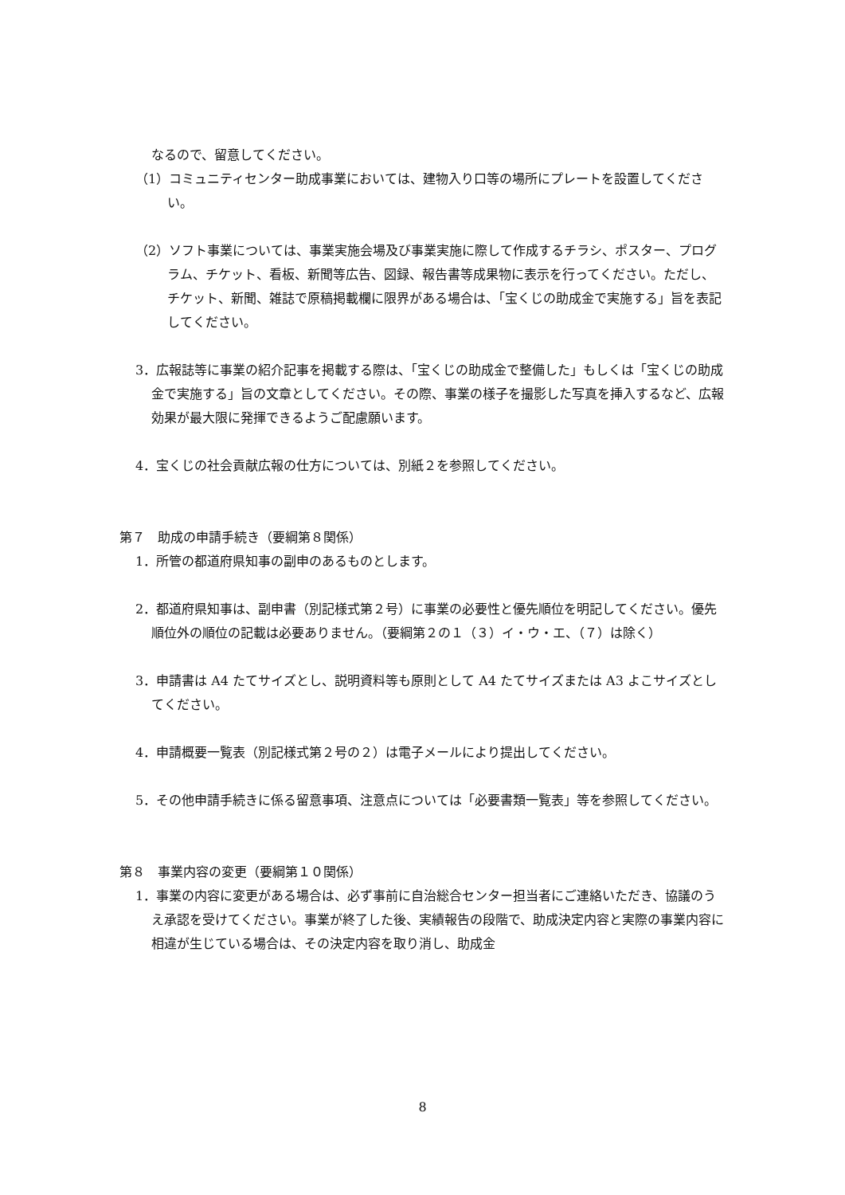なるので、留意してください。
（1）コミュニティセンター助成事業においては、建物入り口等の場所にプレートを設置してください。
（2）ソフト事業については、事業実施会場及び事業実施に際して作成するチラシ、ポスター、プログラム、チケット、看板、新聞等広告、図録、報告書等成果物に表示を行ってください。ただし、チケット、新聞、雑誌で原稿掲載欄に限界がある場合は、「宝くじの助成金で実施する」旨を表記してください。
3．広報誌等に事業の紹介記事を掲載する際は、「宝くじの助成金で整備した」もしくは「宝くじの助成金で実施する」旨の文章としてください。その際、事業の様子を撮影した写真を挿入するなど、広報効果が最大限に発揮できるようご配慮願います。
4．宝くじの社会貢献広報の仕方については、別紙２を参照してください。
第７　助成の申請手続き（要綱第８関係）
1．所管の都道府県知事の副申のあるものとします。
2．都道府県知事は、副申書（別記様式第２号）に事業の必要性と優先順位を明記してください。優先順位外の順位の記載は必要ありません。（要綱第２の１（３）イ・ウ・エ、（７）は除く）
3．申請書は A4 たてサイズとし、説明資料等も原則として A4 たてサイズまたは A3 よこサイズとしてください。
4．申請概要一覧表（別記様式第２号の２）は電子メールにより提出してください。
5．その他申請手続きに係る留意事項、注意点については「必要書類一覧表」等を参照してください。
第８　事業内容の変更（要綱第１０関係）
1．事業の内容に変更がある場合は、必ず事前に自治総合センター担当者にご連絡いただき、協議のうえ承認を受けてください。事業が終了した後、実績報告の段階で、助成決定内容と実際の事業内容に相違が生じている場合は、その決定内容を取り消し、助成金
8